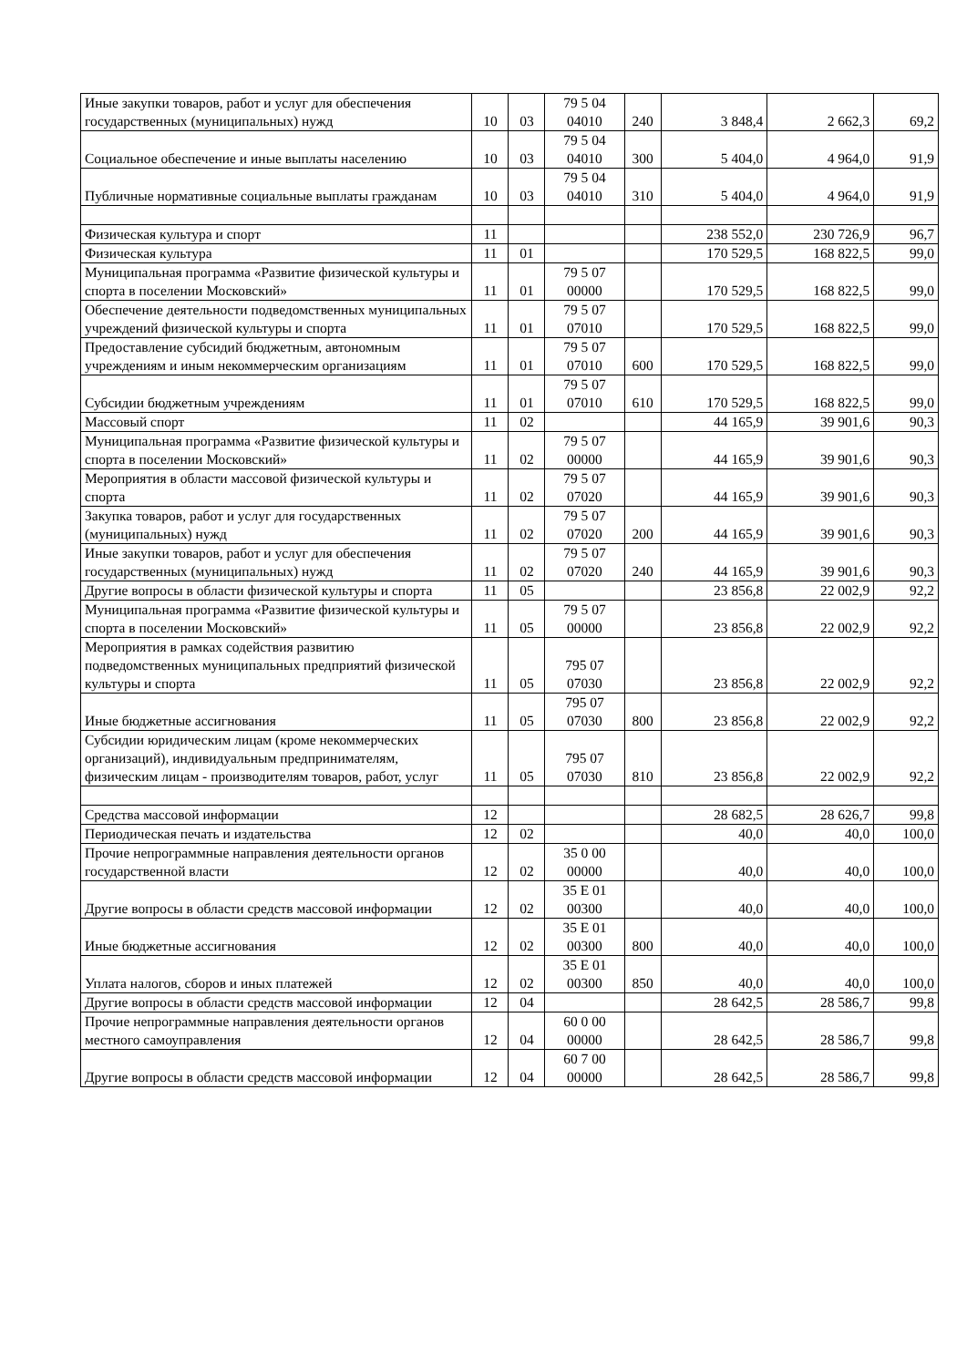| Иные закупки товаров, работ и услуг для обеспечения государственных (муниципальных) нужд | 10 | 03 | 79 5 04 04010 | 240 | 3 848,4 | 2 662,3 | 69,2 |
| Социальное обеспечение и иные выплаты населению | 10 | 03 | 79 5 04 04010 | 300 | 5 404,0 | 4 964,0 | 91,9 |
| Публичные нормативные социальные выплаты гражданам | 10 | 03 | 79 5 04 04010 | 310 | 5 404,0 | 4 964,0 | 91,9 |
| Физическая культура и спорт | 11 | | | | 238 552,0 | 230 726,9 | 96,7 |
| Физическая культура | 11 | 01 | | | 170 529,5 | 168 822,5 | 99,0 |
| Муниципальная программа «Развитие физической культуры и спорта в поселении Московский» | 11 | 01 | 79 5 07 00000 | | 170 529,5 | 168 822,5 | 99,0 |
| Обеспечение деятельности подведомственных муниципальных учреждений физической культуры и спорта | 11 | 01 | 79 5 07 07010 | | 170 529,5 | 168 822,5 | 99,0 |
| Предоставление субсидий бюджетным, автономным учреждениям и иным некоммерческим организациям | 11 | 01 | 79 5 07 07010 | 600 | 170 529,5 | 168 822,5 | 99,0 |
| Субсидии бюджетным учреждениям | 11 | 01 | 79 5 07 07010 | 610 | 170 529,5 | 168 822,5 | 99,0 |
| Массовый спорт | 11 | 02 | | | 44 165,9 | 39 901,6 | 90,3 |
| Муниципальная программа «Развитие физической культуры и спорта в поселении Московский» | 11 | 02 | 79 5 07 00000 | | 44 165,9 | 39 901,6 | 90,3 |
| Мероприятия в области массовой физической культуры и спорта | 11 | 02 | 79 5 07 07020 | | 44 165,9 | 39 901,6 | 90,3 |
| Закупка товаров, работ и услуг для государственных (муниципальных) нужд | 11 | 02 | 79 5 07 07020 | 200 | 44 165,9 | 39 901,6 | 90,3 |
| Иные закупки товаров, работ и услуг для обеспечения государственных (муниципальных) нужд | 11 | 02 | 79 5 07 07020 | 240 | 44 165,9 | 39 901,6 | 90,3 |
| Другие вопросы в области физической культуры и спорта | 11 | 05 | | | 23 856,8 | 22 002,9 | 92,2 |
| Муниципальная программа «Развитие физической культуры и спорта в поселении Московский» | 11 | 05 | 79 5 07 00000 | | 23 856,8 | 22 002,9 | 92,2 |
| Мероприятия в рамках содействия развитию подведомственных муниципальных предприятий физической культуры и спорта | 11 | 05 | 795 07 07030 | | 23 856,8 | 22 002,9 | 92,2 |
| Иные бюджетные ассигнования | 11 | 05 | 795 07 07030 | 800 | 23 856,8 | 22 002,9 | 92,2 |
| Субсидии юридическим лицам (кроме некоммерческих организаций), индивидуальным предпринимателям, физическим лицам - производителям товаров, работ, услуг | 11 | 05 | 795 07 07030 | 810 | 23 856,8 | 22 002,9 | 92,2 |
| Средства массовой информации | 12 | | | | 28 682,5 | 28 626,7 | 99,8 |
| Периодическая печать и издательства | 12 | 02 | | | 40,0 | 40,0 | 100,0 |
| Прочие непрограммные направления деятельности органов государственной власти | 12 | 02 | 35 0 00 00000 | | 40,0 | 40,0 | 100,0 |
| Другие вопросы в области средств массовой информации | 12 | 02 | 35 Е 01 00300 | | 40,0 | 40,0 | 100,0 |
| Иные бюджетные ассигнования | 12 | 02 | 35 Е 01 00300 | 800 | 40,0 | 40,0 | 100,0 |
| Уплата налогов, сборов и иных платежей | 12 | 02 | 35 Е 01 00300 | 850 | 40,0 | 40,0 | 100,0 |
| Другие вопросы в области средств массовой информации | 12 | 04 | | | 28 642,5 | 28 586,7 | 99,8 |
| Прочие непрограммные направления деятельности органов местного самоуправления | 12 | 04 | 60 0 00 00000 | | 28 642,5 | 28 586,7 | 99,8 |
| Другие вопросы в области средств массовой информации | 12 | 04 | 60 7 00 00000 | | 28 642,5 | 28 586,7 | 99,8 |